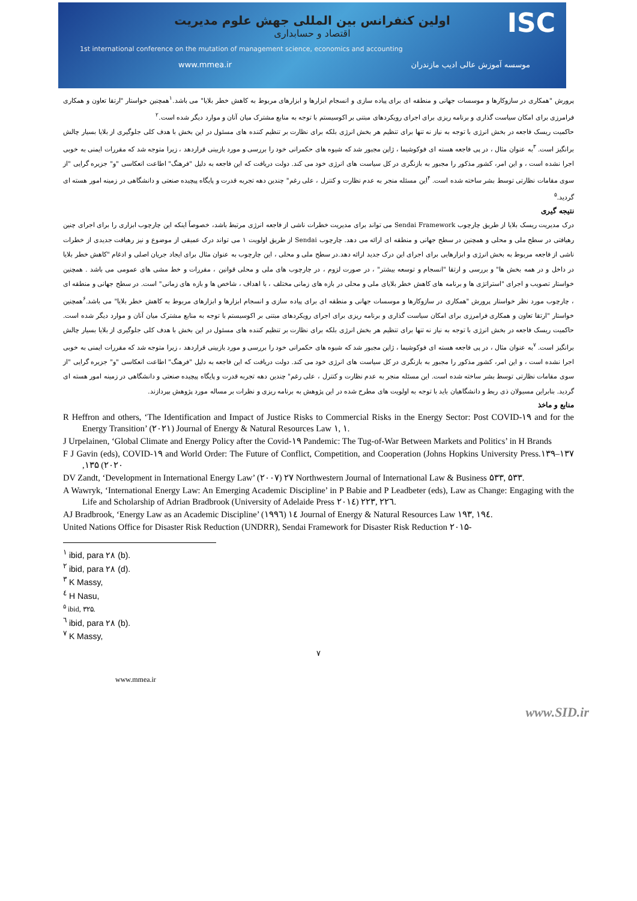ISC
اولین کنفرانس بین المللی جهش علوم مدیریت
اقتصاد و حسابداری
1st international conference on the mutation of management science, economics and accounting
www.mmea.ir موسسه آموزش عالی ادیب مازندران
پرورش "همکاری در سازوکارها و موسسات جهانی و منطقه ای برای پیاده سازی و انسجام ابزارها و ابزارهای مربوط به کاهش خطر بلایا" می باشد.<sup>۱</sup>همچنین خواستار "ارتقا تعاون و همکاری فرامرزی برای امکان سیاست گذاری و برنامه ریزی برای اجرای رویکردهای مبتنی بر اکوسیستم با توجه به منابع مشترک میان آنان و موارد دیگر شده است.<sup>۲</sup>
حاکمیت ریسک فاجعه در بخش انرژی با توجه به نیاز نه تنها برای تنظیم هر بخش انرژی بلکه برای نظارت بر تنظیم کننده های مسئول در این بخش با هدف کلی جلوگیری از بلایا بسیار چالش برانگیز است. <sup>۳</sup>به عنوان مثال ، در پی فاجعه هسته ای فوکوشیما ، ژاپن مجبور شد که شیوه های حکمرانی خود را بررسی و مورد بازبینی قراردهد ، زیرا متوجه شد که مقررات ایمنی به خوبی اجرا نشده است ، و این امر، کشور مذکور را مجبور به بازنگری در کل سیاست های انرژی خود می کند. دولت دریافت که این فاجعه به دلیل "فرهنگ" اطاعت انعکاسی "و" جزیره گرایی "از سوی مقامات نظارتی توسط بشر ساخته شده است. <sup>۴</sup>این مسئله منجر به عدم نظارت و کنترل ، علی رغم" چندین دهه تجربه قدرت و پایگاه پیچیده صنعتی و دانشگاهی در زمینه امور هسته ای گردید.<sup>۵</sup>
نتیجه گیری
درک مدیریت ریسک بلایا از طریق چارچوب Sendai Framework می تواند برای مدیریت خطرات ناشی از فاجعه انرژی مرتبط باشد، خصوصاً اینکه این چارچوب ابزاری را برای اجرای چنین رهیافتی در سطح ملی و محلی و همچنین در سطح جهانی و منطقه ای ارائه می دهد. چارچوب Sendai از طریق اولویت ۱ می تواند درک عمیقی از موضوع و نیز رهیافت جدیدی از خطرات ناشی از فاجعه مربوط به بخش انرژی و ابزارهایی برای اجرای این درک جدید ارائه دهد.در سطح ملی و محلی ، این چارچوب به عنوان مثال برای ایجاد جریان اصلی و ادغام "کاهش خطر بلایا در داخل و در همه بخش ها" و بررسی و ارتقا "انسجام و توسعه بیشتر" ، در صورت لزوم ، در چارچوب های ملی و محلی قوانین ، مقررات و خط مشی های عمومی می باشد . همچنین خواستار تصویب و اجرای "استراتژی ها و برنامه های کاهش خطر بلایای ملی و محلی در بازه های زمانی مختلف ، با اهداف ، شاخص ها و بازه های زمانی" است. در سطح جهانی و منطقه ای ، چارچوب مورد نظر خواستار پرورش "همکاری در سازوکارها و موسسات جهانی و منطقه ای برای پیاده سازی و انسجام ابزارها و ابزارهای مربوط به کاهش خطر بلایا" می باشد.<sup>۶</sup>همچنین خواستار "ارتقا تعاون و همکاری فرامرزی برای امکان سیاست گذاری و برنامه ریزی برای اجرای رویکردهای مبتنی بر اکوسیستم با توجه به منابع مشترک میان آنان و موارد دیگر شده است. حاکمیت ریسک فاجعه در بخش انرژی با توجه به نیاز نه تنها برای تنظیم هر بخش انرژی بلکه برای نظارت بر تنظیم کننده های مسئول در این بخش با هدف کلی جلوگیری از بلایا بسیار چالش برانگیز است. <sup>۷</sup>به عنوان مثال ، در پی فاجعه هسته ای فوکوشیما ، ژاپن مجبور شد که شیوه های حکمرانی خود را بررسی و مورد بازبینی قراردهد ، زیرا متوجه شد که مقررات ایمنی به خوبی اجرا نشده است ، و این امر، کشور مذکور را مجبور به بازنگری در کل سیاست های انرژی خود می کند. دولت دریافت که این فاجعه به دلیل "فرهنگ" اطاعت انعکاسی "و" جزیره گرایی "از سوی مقامات نظارتی توسط بشر ساخته شده است. این مسئله منجر به عدم نظارت و کنترل ، علی رغم" چندین دهه تجربه قدرت و پایگاه پیچیده صنعتی و دانشگاهی در زمینه امور هسته ای گردید. بنابراین مسیولان ذی ربط و دانشگاهیان باید با توجه به اولویت های مطرح شده در این پژوهش به برنامه ریزی و نظرات بر مساله مورد پژوهش بپردازند.
منابع و ماخذ
R Heffron and others, ‘The Identification and Impact of Justice Risks to Commercial Risks in the Energy Sector: Post COVID-۱۹ and for the Energy Transition’ (۲۰۲۱) Journal of Energy & Natural Resources Law ۱, ۱.
J Urpelainen, ‘Global Climate and Energy Policy after the Covid-۱۹ Pandemic: The Tug-of-War Between Markets and Politics’ in H Brands
F J Gavin (eds), COVID-۱۹ and World Order: The Future of Conflict, Competition, and Cooperation (Johns Hopkins University Press.۱۳۹–۱۳۷ ,۱۳۵ (۲۰۲۰
DV Zandt, ‘Development in International Energy Law’ (۲۰۰۷) ۲۷ Northwestern Journal of International Law & Business ۵۳۳, ۵۳۳.
A Wawryk, ‘International Energy Law: An Emerging Academic Discipline’ in P Babie and P Leadbeter (eds), Law as Change: Engaging with the Life and Scholarship of Adrian Bradbrook (University of Adelaide Press ۲۰۱٤) ۲۲۳, ۲۲٦.
AJ Bradbrook, ‘Energy Law as an Academic Discipline’ (۱۹۹٦) ۱٤ Journal of Energy & Natural Resources Law ۱۹۳, ۱۹٤.
United Nations Office for Disaster Risk Reduction (UNDRR), Sendai Framework for Disaster Risk Reduction ۲۰۱۵-
<sup>۱</sup> ibid, para ۲۸ (b).
<sup>۲</sup> ibid, para ۲۸ (d).
<sup>۳</sup> K Massy,
<sup>٤</sup> H Nasu,
<sup>۵</sup> ibid, ۳۲۵.
<sup>٦</sup> ibid, para ۲۸ (b).
<sup>۷</sup> K Massy,
۷
www.mmea.ir
www.SID.ir